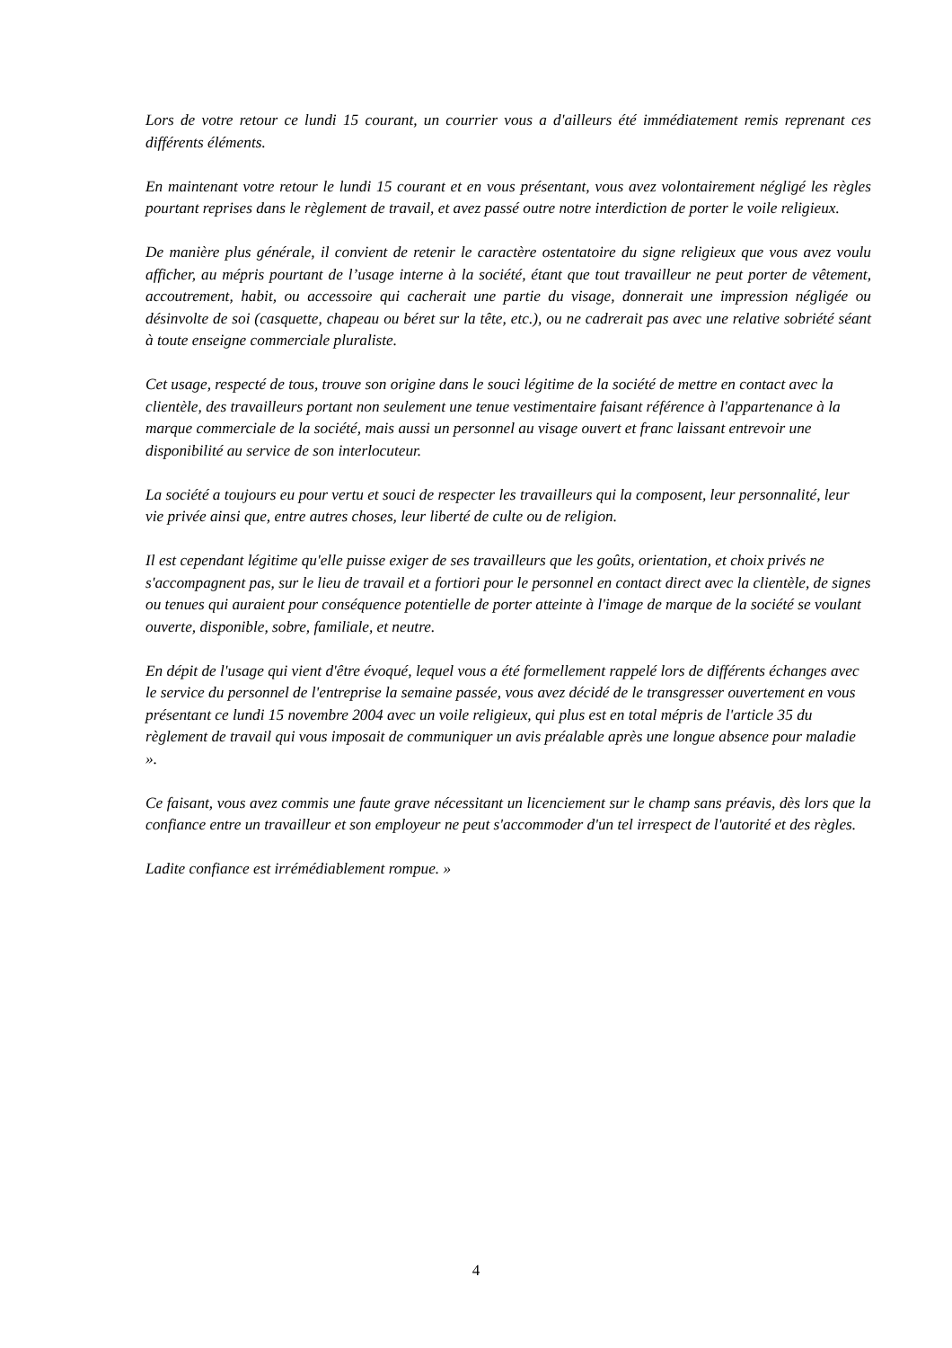Lors de votre retour ce lundi 15 courant, un courrier vous a d'ailleurs été immédiatement remis reprenant ces différents éléments.
En maintenant votre retour le lundi 15 courant et en vous présentant, vous avez volontairement négligé les règles pourtant reprises dans le règlement de travail, et avez passé outre notre interdiction de porter le voile religieux.
De manière plus générale, il convient de retenir le caractère ostentatoire du signe religieux que vous avez voulu afficher, au mépris pourtant de l’usage interne à la société, étant que tout travailleur ne peut porter de vêtement, accoutrement, habit, ou accessoire qui cacherait une partie du visage, donnerait une impression négligée ou désinvolte de soi (casquette, chapeau ou béret sur la tête, etc.), ou ne cadrerait pas avec une relative sobriété séant à toute enseigne commerciale pluraliste.
Cet usage, respecté de tous, trouve son origine dans le souci légitime de la société de mettre en contact avec la clientèle, des travailleurs portant non seulement une tenue vestimentaire faisant référence à l'appartenance à la marque commerciale de la société, mais aussi un personnel au visage ouvert et franc laissant entrevoir une disponibilité au service de son interlocuteur.
La société a toujours eu pour vertu et souci de respecter les travailleurs qui la composent, leur personnalité, leur vie privée ainsi que, entre autres choses, leur liberté de culte ou de religion.
Il est cependant légitime qu'elle puisse exiger de ses travailleurs que les goûts, orientation, et choix privés ne s'accompagnent pas, sur le lieu de travail et a fortiori pour le personnel en contact direct avec la clientèle, de signes ou tenues qui auraient pour conséquence potentielle de porter atteinte à l'image de marque de la société se voulant ouverte, disponible, sobre, familiale, et neutre.
En dépit de l'usage qui vient d'être évoqué, lequel vous a été formellement rappelé lors de différents échanges avec le service du personnel de l'entreprise la semaine passée, vous avez décidé de le transgresser ouvertement en vous présentant ce lundi 15 novembre 2004 avec un voile religieux, qui plus est en total mépris de l'article 35 du règlement de travail qui vous imposait de communiquer un avis préalable après une longue absence pour maladie ».
Ce faisant, vous avez commis une faute grave nécessitant un licenciement sur le champ sans préavis, dès lors que la confiance entre un travailleur et son employeur ne peut s'accommoder d'un tel irrespect de l'autorité et des règles.
Ladite confiance est irrémédiablement rompue. »
4